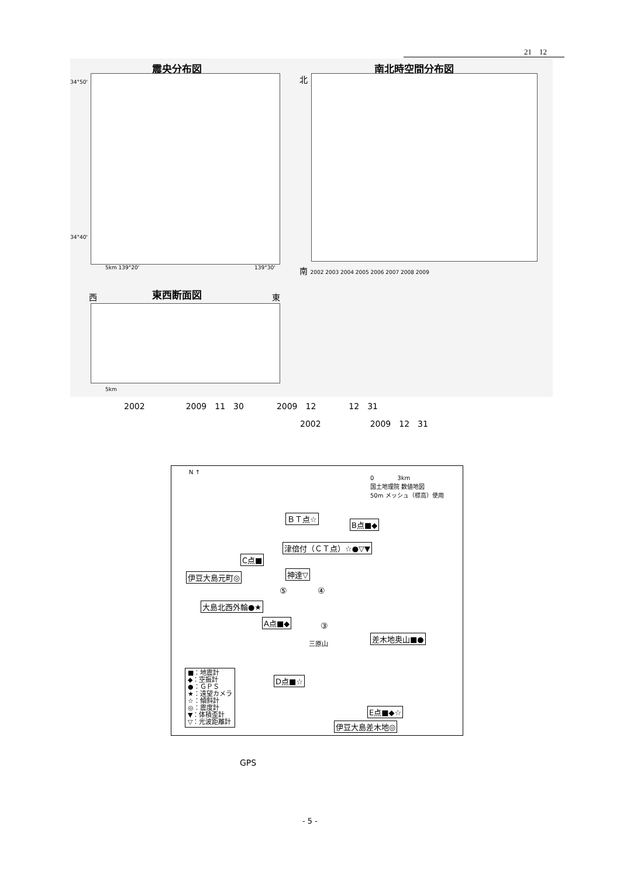21　12
震央分布図
34°50'
34°40'
5km 139°20' 139°30'
南北時空間分布図
北
南 2002 2003 2004 2005 2006 2007 2008 2009
東西断面図
西 東
5km
2002　　　　　2009　11　30　　　　2009　12　　　　12　31
2002　　　　　　2009　12　31
N ↑
0　　　　3km
国土地理院 数値地図
50m メッシュ（標高）使用
ＢＴ点☆
B点■◆
津倍付（ＣＴ点）☆●▽▼
C点■
神達▽
伊豆大島元町◎
⑤ ④
大島北西外輪●★
A点■◆ ③
三原山
差木地奥山■●
D点■☆
E点■◆☆
伊豆大島差木地◎
■：地震計
◆：空振計
●：ＧＰＳ
★：遠望カメラ
☆：傾斜計
◎：震度計
▼：体積歪計
▽：光波距離計
GPS
- 5 -